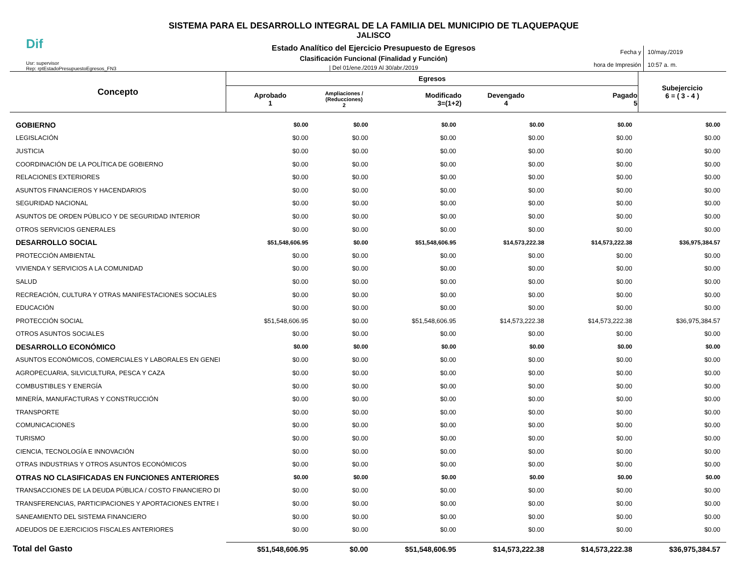Dif
Usr: supervisor
Rep: rptEstadoPresupuestoEgresos_FN3
SISTEMA PARA EL DESARROLLO INTEGRAL DE LA FAMILIA DEL MUNICIPIO DE TLAQUEPAQUE
JALISCO
Estado Analítico del Ejercicio Presupuesto de Egresos
Clasificación Funcional (Finalidad y Función)
| Del 01/ene./2019 Al 30/abr./2019
Fecha y
hora de Impresión
10/may./2019
10:57 a. m.
| Concepto | Egresos | | | | | Subejercicio 6 = ( 3 - 4 ) |
| --- | --- | --- | --- | --- | --- | --- |
| | Aprobado 1 | Ampliaciones / (Reducciones) 2 | Modificado 3=(1+2) | Devengado 4 | Pagado 5 | |
| GOBIERNO | $0.00 | $0.00 | $0.00 | $0.00 | $0.00 | $0.00 |
| LEGISLACIÓN | $0.00 | $0.00 | $0.00 | $0.00 | $0.00 | $0.00 |
| JUSTICIA | $0.00 | $0.00 | $0.00 | $0.00 | $0.00 | $0.00 |
| COORDINACIÓN DE LA POLÍTICA DE GOBIERNO | $0.00 | $0.00 | $0.00 | $0.00 | $0.00 | $0.00 |
| RELACIONES EXTERIORES | $0.00 | $0.00 | $0.00 | $0.00 | $0.00 | $0.00 |
| ASUNTOS FINANCIEROS Y HACENDARIOS | $0.00 | $0.00 | $0.00 | $0.00 | $0.00 | $0.00 |
| SEGURIDAD NACIONAL | $0.00 | $0.00 | $0.00 | $0.00 | $0.00 | $0.00 |
| ASUNTOS DE ORDEN PÚBLICO Y DE SEGURIDAD INTERIOR | $0.00 | $0.00 | $0.00 | $0.00 | $0.00 | $0.00 |
| OTROS SERVICIOS GENERALES | $0.00 | $0.00 | $0.00 | $0.00 | $0.00 | $0.00 |
| DESARROLLO SOCIAL | $51,548,606.95 | $0.00 | $51,548,606.95 | $14,573,222.38 | $14,573,222.38 | $36,975,384.57 |
| PROTECCIÓN AMBIENTAL | $0.00 | $0.00 | $0.00 | $0.00 | $0.00 | $0.00 |
| VIVIENDA Y SERVICIOS A LA COMUNIDAD | $0.00 | $0.00 | $0.00 | $0.00 | $0.00 | $0.00 |
| SALUD | $0.00 | $0.00 | $0.00 | $0.00 | $0.00 | $0.00 |
| RECREACIÓN, CULTURA Y OTRAS MANIFESTACIONES SOCIALES | $0.00 | $0.00 | $0.00 | $0.00 | $0.00 | $0.00 |
| EDUCACIÓN | $0.00 | $0.00 | $0.00 | $0.00 | $0.00 | $0.00 |
| PROTECCIÓN SOCIAL | $51,548,606.95 | $0.00 | $51,548,606.95 | $14,573,222.38 | $14,573,222.38 | $36,975,384.57 |
| OTROS ASUNTOS SOCIALES | $0.00 | $0.00 | $0.00 | $0.00 | $0.00 | $0.00 |
| DESARROLLO ECONÓMICO | $0.00 | $0.00 | $0.00 | $0.00 | $0.00 | $0.00 |
| ASUNTOS ECONÓMICOS, COMERCIALES Y LABORALES EN GENEI | $0.00 | $0.00 | $0.00 | $0.00 | $0.00 | $0.00 |
| AGROPECUARIA, SILVICULTURA, PESCA Y CAZA | $0.00 | $0.00 | $0.00 | $0.00 | $0.00 | $0.00 |
| COMBUSTIBLES Y ENERGÍA | $0.00 | $0.00 | $0.00 | $0.00 | $0.00 | $0.00 |
| MINERÍA, MANUFACTURAS Y CONSTRUCCIÓN | $0.00 | $0.00 | $0.00 | $0.00 | $0.00 | $0.00 |
| TRANSPORTE | $0.00 | $0.00 | $0.00 | $0.00 | $0.00 | $0.00 |
| COMUNICACIONES | $0.00 | $0.00 | $0.00 | $0.00 | $0.00 | $0.00 |
| TURISMO | $0.00 | $0.00 | $0.00 | $0.00 | $0.00 | $0.00 |
| CIENCIA, TECNOLOGÍA E INNOVACIÓN | $0.00 | $0.00 | $0.00 | $0.00 | $0.00 | $0.00 |
| OTRAS INDUSTRIAS Y OTROS ASUNTOS ECONÓMICOS | $0.00 | $0.00 | $0.00 | $0.00 | $0.00 | $0.00 |
| OTRAS NO CLASIFICADAS EN FUNCIONES ANTERIORES | $0.00 | $0.00 | $0.00 | $0.00 | $0.00 | $0.00 |
| TRANSACCIONES DE LA DEUDA PÚBLICA / COSTO FINANCIERO DI | $0.00 | $0.00 | $0.00 | $0.00 | $0.00 | $0.00 |
| TRANSFERENCIAS, PARTICIPACIONES Y APORTACIONES ENTRE I | $0.00 | $0.00 | $0.00 | $0.00 | $0.00 | $0.00 |
| SANEAMIENTO DEL SISTEMA FINANCIERO | $0.00 | $0.00 | $0.00 | $0.00 | $0.00 | $0.00 |
| ADEUDOS DE EJERCICIOS FISCALES ANTERIORES | $0.00 | $0.00 | $0.00 | $0.00 | $0.00 | $0.00 |
| Total del Gasto | $51,548,606.95 | $0.00 | $51,548,606.95 | $14,573,222.38 | $14,573,222.38 | $36,975,384.57 |